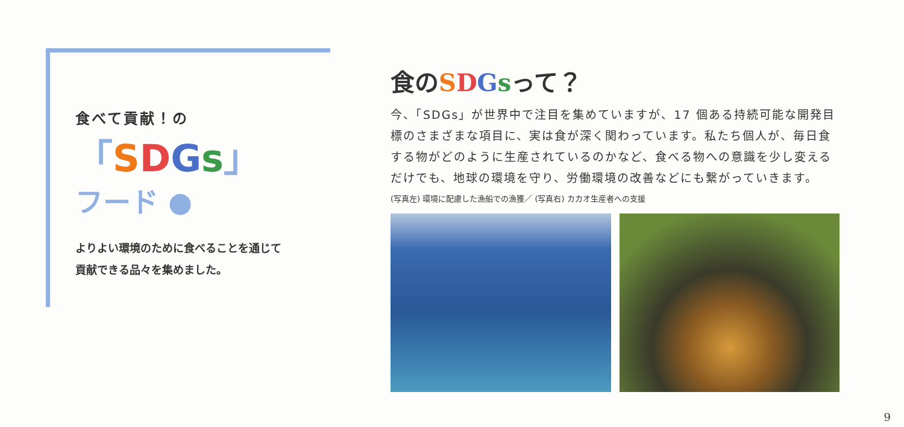食べて貢献！の
「SDGs」
フード ●
よりよい環境のために食べることを通じて
貢献できる品々を集めました。
食のSDGsって？
今、「SDGs」が世界中で注目を集めていますが、17 個ある持続可能な開発目標のさまざまな項目に、実は食が深く関わっています。私たち個人が、毎日食する物がどのように生産されているのかなど、食べる物への意識を少し変えるだけでも、地球の環境を守り、労働環境の改善などにも繋がっていきます。
(写真左) 環境に配慮した漁船での漁獲／ (写真右) カカオ生産者への支援
9